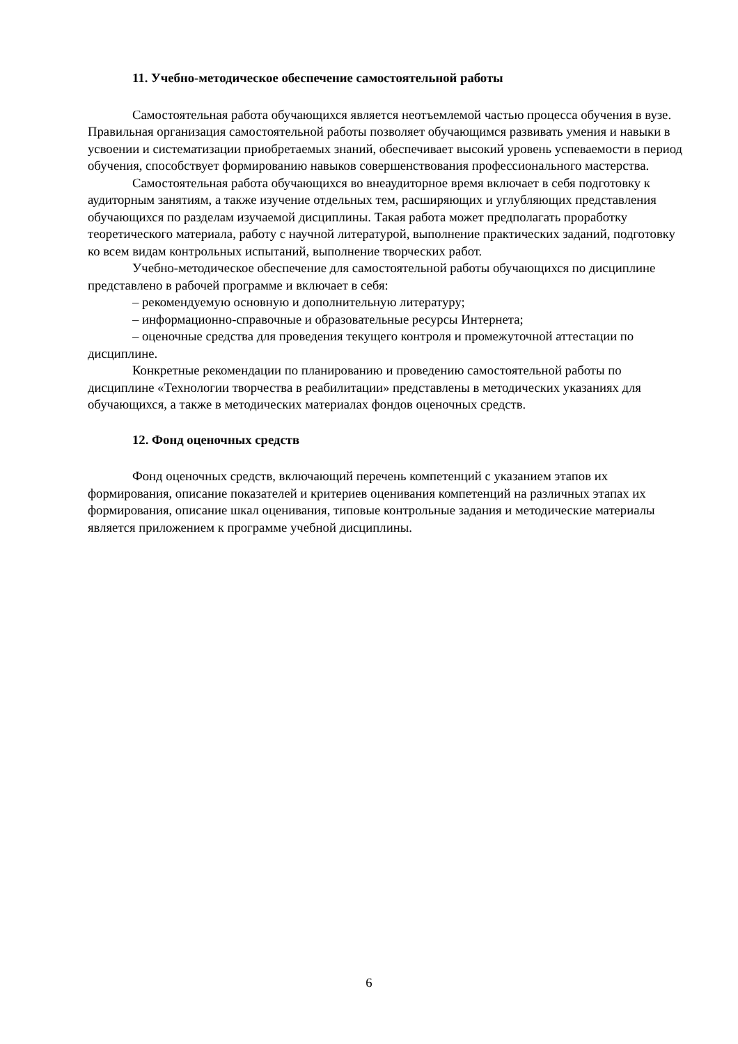11. Учебно-методическое обеспечение самостоятельной работы
Самостоятельная работа обучающихся является неотъемлемой частью процесса обучения в вузе. Правильная организация самостоятельной работы позволяет обучающимся развивать умения и навыки в усвоении и систематизации приобретаемых знаний, обеспечивает высокий уровень успеваемости в период обучения, способствует формированию навыков совершенствования профессионального мастерства.
Самостоятельная работа обучающихся во внеаудиторное время включает в себя подготовку к аудиторным занятиям, а также изучение отдельных тем, расширяющих и углубляющих представления обучающихся по разделам изучаемой дисциплины. Такая работа может предполагать проработку теоретического материала, работу с научной литературой, выполнение практических заданий, подготовку ко всем видам контрольных испытаний, выполнение творческих работ.
Учебно-методическое обеспечение для самостоятельной работы обучающихся по дисциплине представлено в рабочей программе и включает в себя:
– рекомендуемую основную и дополнительную литературу;
– информационно-справочные и образовательные ресурсы Интернета;
– оценочные средства для проведения текущего контроля и промежуточной аттестации по дисциплине.
Конкретные рекомендации по планированию и проведению самостоятельной работы по дисциплине «Технологии творчества в реабилитации» представлены в методических указаниях для обучающихся, а также в методических материалах фондов оценочных средств.
12. Фонд оценочных средств
Фонд оценочных средств, включающий перечень компетенций с указанием этапов их формирования, описание показателей и критериев оценивания компетенций на различных этапах их формирования, описание шкал оценивания, типовые контрольные задания и методические материалы является приложением к программе учебной дисциплины.
6